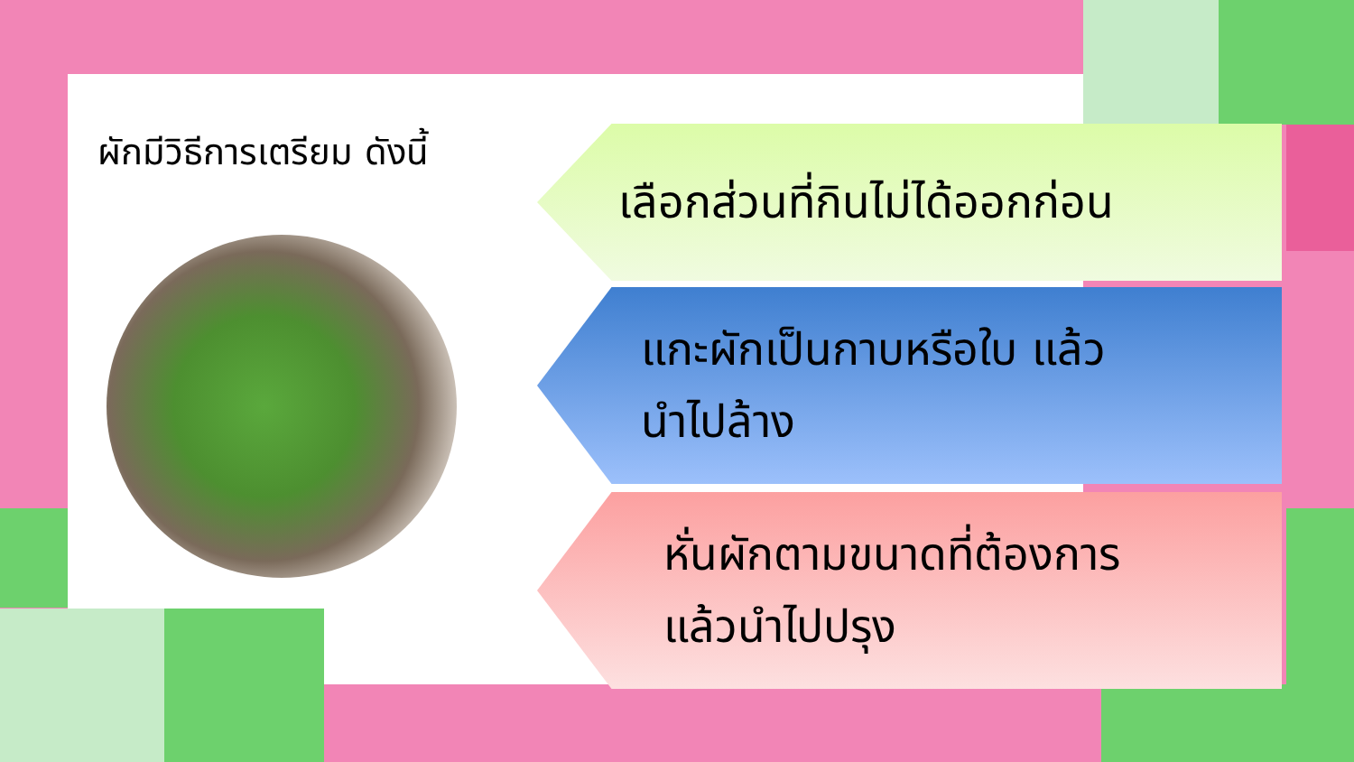ผักมีวิธีการเตรียม ดังนี้
เลือกส่วนที่กินไม่ได้ออกก่อน
แกะผักเป็นกาบหรือใบ แล้ว
นำไปล้าง
หั่นผักตามขนาดที่ต้องการ
แล้วนำไปปรุง